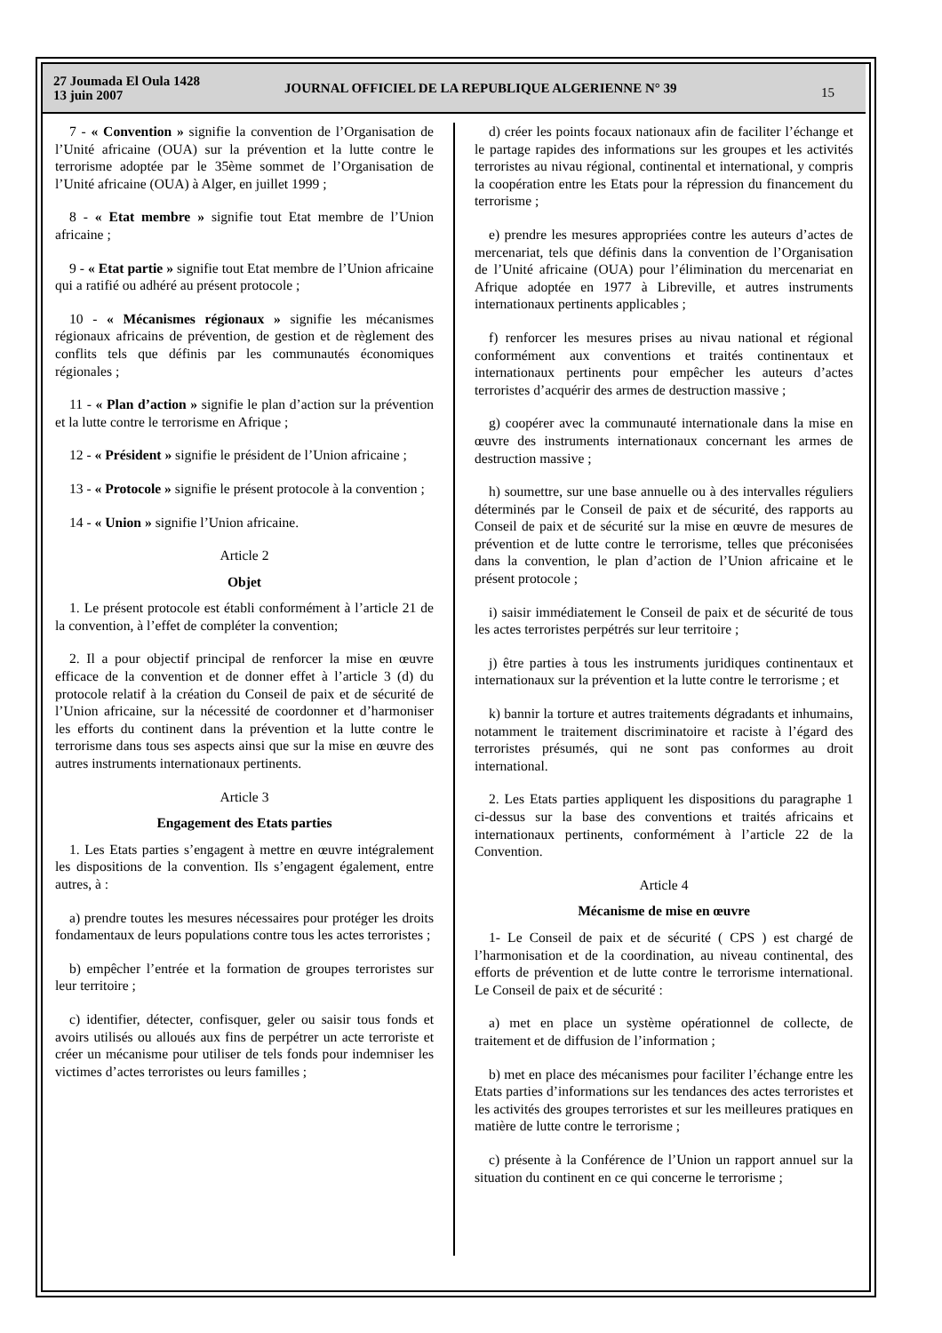27 Joumada El Oula 1428
13 juin 2007
JOURNAL OFFICIEL DE LA REPUBLIQUE ALGERIENNE N° 39
15
7 - « Convention » signifie la convention de l’Organisation de l’Unité africaine (OUA) sur la prévention et la lutte contre le terrorisme adoptée par le 35ème sommet de l’Organisation de l’Unité africaine (OUA) à Alger, en juillet 1999 ;
8 - « Etat membre » signifie tout Etat membre de l’Union africaine ;
9 - « Etat partie » signifie tout Etat membre de l’Union africaine qui a ratifié ou adhéré au présent protocole ;
10 - « Mécanismes régionaux » signifie les mécanismes régionaux africains de prévention, de gestion et de règlement des conflits tels que définis par les communautés économiques régionales ;
11 - « Plan d’action » signifie le plan d’action sur la prévention et la lutte contre le terrorisme en Afrique ;
12 - « Président » signifie le président de l’Union africaine ;
13 - « Protocole » signifie le présent protocole à la convention ;
14 - « Union » signifie l’Union africaine.
Article 2
Objet
1. Le présent protocole est établi conformément à l’article 21 de la convention, à l’effet de compléter la convention;
2. Il a pour objectif principal de renforcer la mise en œuvre efficace de la convention et de donner effet à l’article 3 (d) du protocole relatif à la création du Conseil de paix et de sécurité de l’Union africaine, sur la nécessité de coordonner et d’harmoniser les efforts du continent dans la prévention et la lutte contre le terrorisme dans tous ses aspects ainsi que sur la mise en œuvre des autres instruments internationaux pertinents.
Article 3
Engagement des Etats parties
1. Les Etats parties s’engagent à mettre en œuvre intégralement les dispositions de la convention. Ils s’engagent également, entre autres, à :
a) prendre toutes les mesures nécessaires pour protéger les droits fondamentaux de leurs populations contre tous les actes terroristes ;
b) empêcher l’entrée et la formation de groupes terroristes sur leur territoire ;
c) identifier, détecter, confisquer, geler ou saisir tous fonds et avoirs utilisés ou alloués aux fins de perpétrer un acte terroriste et créer un mécanisme pour utiliser de tels fonds pour indemniser les victimes d’actes terroristes ou leurs familles ;
d) créer les points focaux nationaux afin de faciliter l’échange et le partage rapides des informations sur les groupes et les activités terroristes au nivau régional, continental et international, y compris la coopération entre les Etats pour la répression du financement du terrorisme ;
e) prendre les mesures appropriées contre les auteurs d’actes de mercenariat, tels que définis dans la convention de l’Organisation de l’Unité africaine (OUA) pour l’élimination du mercenariat en Afrique adoptée en 1977 à Libreville, et autres instruments internationaux pertinents applicables ;
f) renforcer les mesures prises au nivau national et régional conformément aux conventions et traités continentaux et internationaux pertinents pour empêcher les auteurs d’actes terroristes d’acquérir des armes de destruction massive ;
g) coopérer avec la communauté internationale dans la mise en œuvre des instruments internationaux concernant les armes de destruction massive ;
h) soumettre, sur une base annuelle ou à des intervalles réguliers déterminés par le Conseil de paix et de sécurité, des rapports au Conseil de paix et de sécurité sur la mise en œuvre de mesures de prévention et de lutte contre le terrorisme, telles que préconisées dans la convention, le plan d’action de l’Union africaine et le présent protocole ;
i) saisir immédiatement le Conseil de paix et de sécurité de tous les actes terroristes perpétrés sur leur territoire ;
j) être parties à tous les instruments juridiques continentaux et internationaux sur la prévention et la lutte contre le terrorisme ; et
k) bannir la torture et autres traitements dégradants et inhumains, notamment le traitement discriminatoire et raciste à l’égard des terroristes présumés, qui ne sont pas conformes au droit international.
2. Les Etats parties appliquent les dispositions du paragraphe 1 ci-dessus sur la base des conventions et traités africains et internationaux pertinents, conformément à l’article 22 de la Convention.
Article 4
Mécanisme de mise en œuvre
1- Le Conseil de paix et de sécurité ( CPS ) est chargé de l’harmonisation et de la coordination, au niveau continental, des efforts de prévention et de lutte contre le terrorisme international. Le Conseil de paix et de sécurité :
a) met en place un système opérationnel de collecte, de traitement et de diffusion de l’information ;
b) met en place des mécanismes pour faciliter l’échange entre les Etats parties d’informations sur les tendances des actes terroristes et les activités des groupes terroristes et sur les meilleures pratiques en matière de lutte contre le terrorisme ;
c) présente à la Conférence de l’Union un rapport annuel sur la situation du continent en ce qui concerne le terrorisme ;